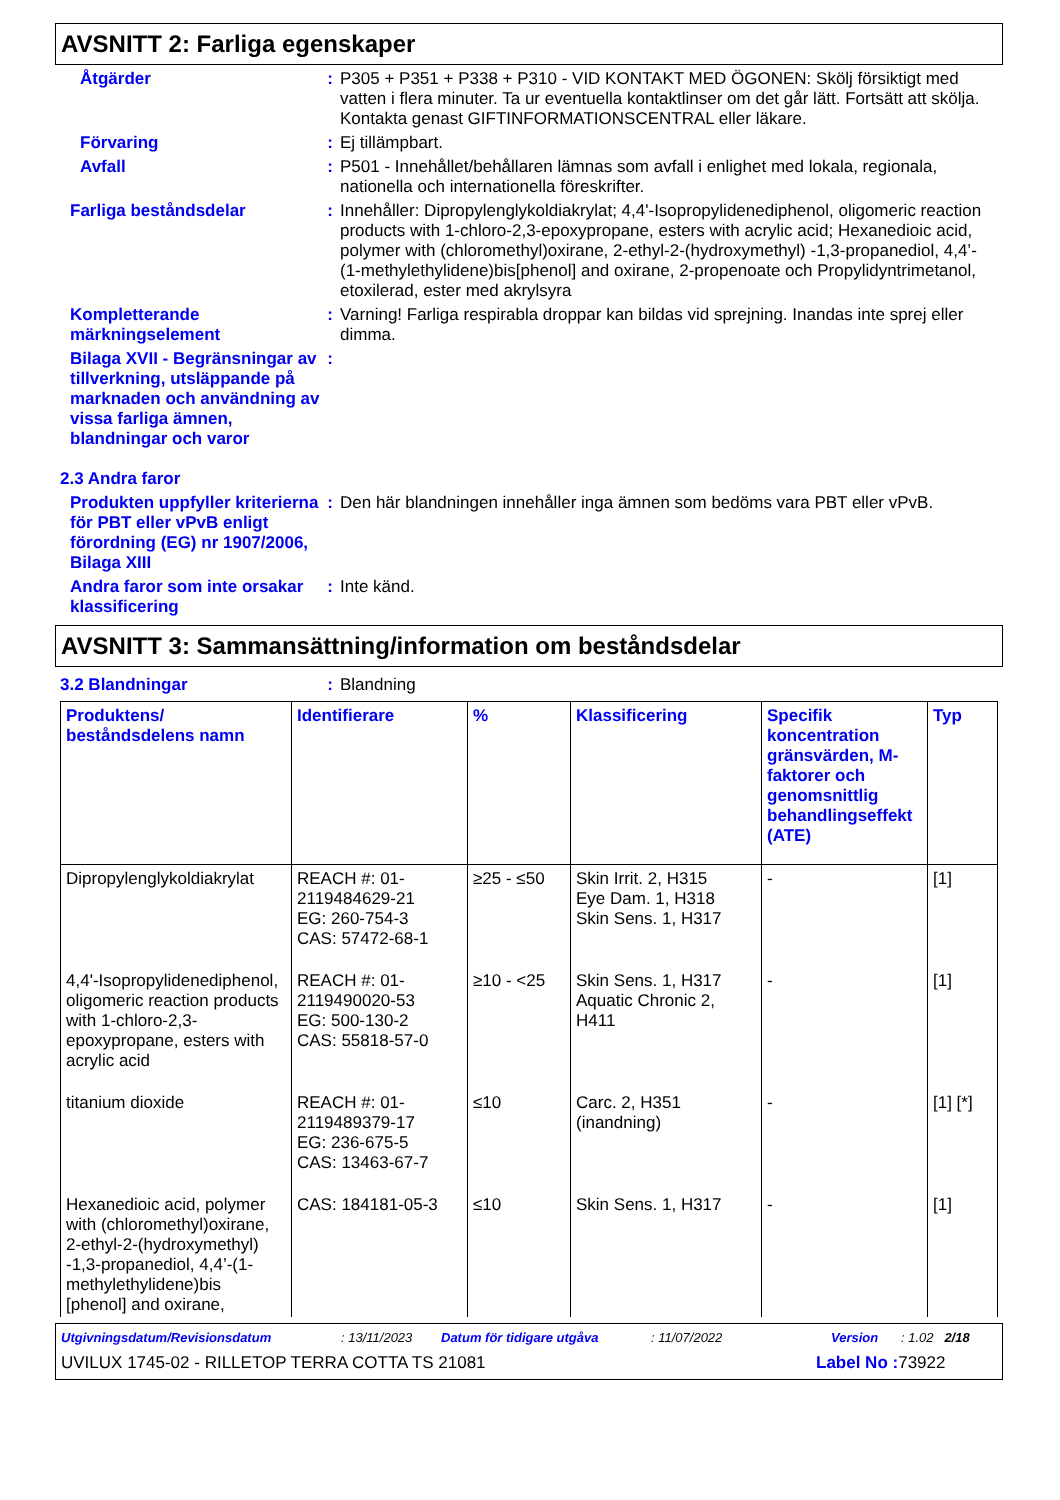AVSNITT 2: Farliga egenskaper
Åtgärder : P305 + P351 + P338 + P310 - VID KONTAKT MED ÖGONEN: Skölj försiktigt med vatten i flera minuter. Ta ur eventuella kontaktlinser om det går lätt. Fortsätt att skölja. Kontakta genast GIFTINFORMATIONSCENTRAL eller läkare.
Förvaring : Ej tillämpbart.
Avfall : P501 - Innehållet/behållaren lämnas som avfall i enlighet med lokala, regionala, nationella och internationella föreskrifter.
Farliga beståndsdelar : Innehåller: Dipropylenglykoldiakrylat; 4,4'-Isopropylidenediphenol, oligomeric reaction products with 1-chloro-2,3-epoxypropane, esters with acrylic acid; Hexanedioic acid, polymer with (chloromethyl)oxirane, 2-ethyl-2-(hydroxymethyl) -1,3-propanediol, 4,4’-(1-methylethylidene)bis[phenol] and oxirane, 2-propenoate och Propylidyntrimetanol, etoxilerad, ester med akrylsyra
Kompletterande märkningselement
: Varning! Farliga respirabla droppar kan bildas vid sprejning. Inandas inte sprej eller dimma.
Bilaga XVII - Begränsningar av tillverkning, utsläppande på marknaden och användning av vissa farliga ämnen, blandningar och varor
:
2.3 Andra faror
Produkten uppfyller kriterierna för PBT eller vPvB enligt förordning (EG) nr 1907/2006, Bilaga XIII
: Den här blandningen innehåller inga ämnen som bedöms vara PBT eller vPvB.
Andra faror som inte orsakar klassificering
: Inte känd.
AVSNITT 3: Sammansättning/information om beståndsdelar
3.2 Blandningar : Blandning
| Produktens/ beståndsdelens namn | Identifierare | % | Klassificering | Specifik koncentration gränsvärden, M-faktorer och genomsnittlig behandlingseffekt (ATE) | Typ |
| --- | --- | --- | --- | --- | --- |
| Dipropylenglykoldiakrylat | REACH #: 01-2119484629-21 EG: 260-754-3 CAS: 57472-68-1 | ≥25 - ≤50 | Skin Irrit. 2, H315 Eye Dam. 1, H318 Skin Sens. 1, H317 | - | [1] |
| 4,4'-Isopropylidenediphenol, oligomeric reaction products with 1-chloro-2,3-epoxypropane, esters with acrylic acid | REACH #: 01-2119490020-53 EG: 500-130-2 CAS: 55818-57-0 | ≥10 - <25 | Skin Sens. 1, H317 Aquatic Chronic 2, H411 | - | [1] |
| titanium dioxide | REACH #: 01-2119489379-17 EG: 236-675-5 CAS: 13463-67-7 | ≤10 | Carc. 2, H351 (inandning) | - | [1] [*] |
| Hexanedioic acid, polymer with (chloromethyl)oxirane, 2-ethyl-2-(hydroxymethyl) -1,3-propanediol, 4,4’-(1-methylethylidene)bis [phenol] and oxirane, | CAS: 184181-05-3 | ≤10 | Skin Sens. 1, H317 | - | [1] |
Utgivningsdatum/Revisionsdatum: 13/11/2023 Datum för tidigare utgåva: 11/07/2022 Version: 1.02 2/18
UVILUX 1745-02 - RILLETOP TERRA COTTA TS 21081 Label No : 73922